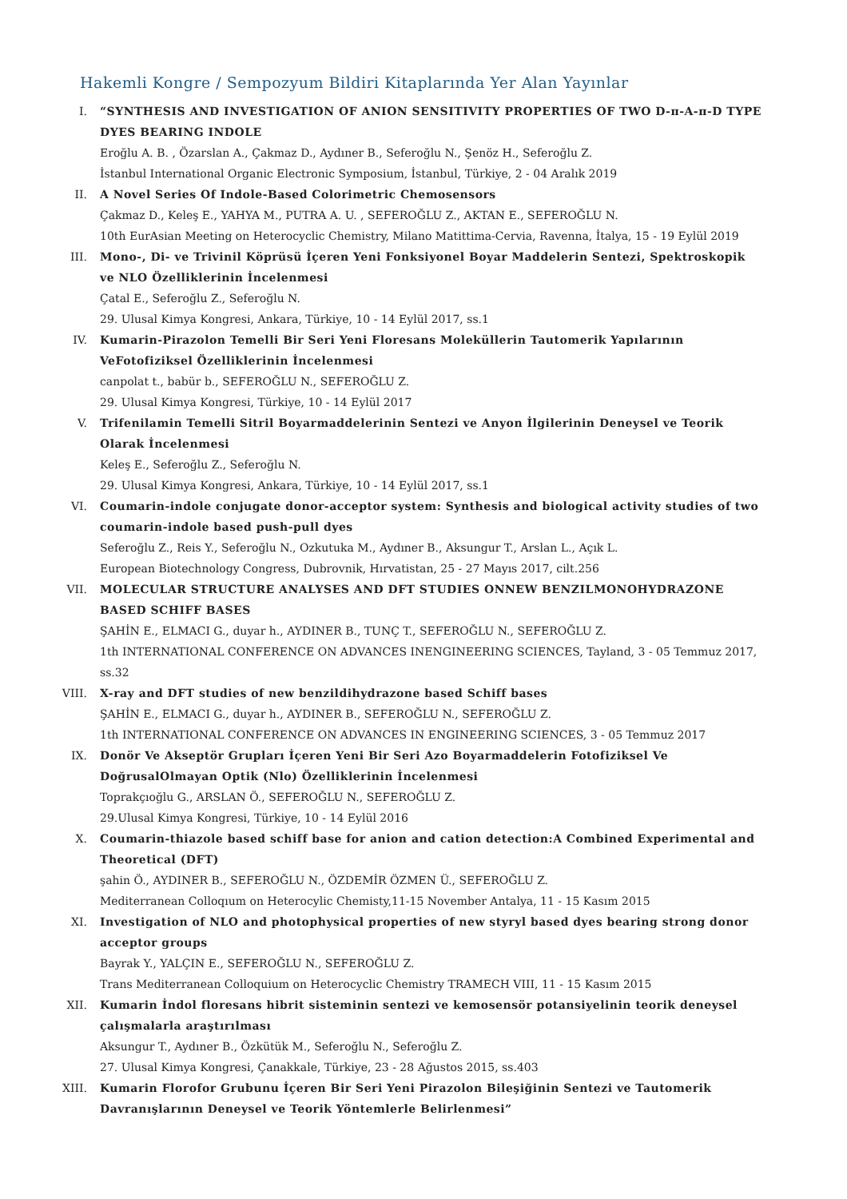Hakemli Kongre / Sempozyum Bildiri Kitaplarında Yer Alan Yayınlar
I. “SYNTHESIS AND INVESTIGATION OF ANION SENSITIVITY PROPERTIES OF TWO D-π-A-π-D TYPE DYES BEARING INDOLE
Eroğlu A. B. , Özarslan A., Çakmaz D., Aydıner B., Seferoğlu N., Şenöz H., Seferoğlu Z.
İstanbul International Organic Electronic Symposium, İstanbul, Türkiye, 2 - 04 Aralık 2019
II. A Novel Series Of Indole-Based Colorimetric Chemosensors
Çakmaz D., Keleş E., YAHYA M., PUTRA A. U. , SEFEROĞLU Z., AKTAN E., SEFEROĞLU N.
10th EurAsian Meeting on Heterocyclic Chemistry, Milano Matittima-Cervia, Ravenna, İtalya, 15 - 19 Eylül 2019
III. Mono-, Di- ve Trivinil Köprüsü İçeren Yeni Fonksiyonel Boyar Maddelerin Sentezi, Spektroskopik ve NLO Özelliklerinin İncelenmesi
Çatal E., Seferoğlu Z., Seferoğlu N.
29. Ulusal Kimya Kongresi, Ankara, Türkiye, 10 - 14 Eylül 2017, ss.1
IV. Kumarin-Pirazolon Temelli Bir Seri Yeni Floresans Moleküllerin Tautomerik Yapılarının VeFotofiziksel Özelliklerinin İncelenmesi
canpolat t., babür b., SEFEROĞLU N., SEFEROĞLU Z.
29. Ulusal Kimya Kongresi, Türkiye, 10 - 14 Eylül 2017
V. Trifenilamin Temelli Sitril Boyarmaddelerinin Sentezi ve Anyon İlgilerinin Deneysel ve Teorik Olarak İncelenmesi
Keleş E., Seferoğlu Z., Seferoğlu N.
29. Ulusal Kimya Kongresi, Ankara, Türkiye, 10 - 14 Eylül 2017, ss.1
VI. Coumarin-indole conjugate donor-acceptor system: Synthesis and biological activity studies of two coumarin-indole based push-pull dyes
Seferoğlu Z., Reis Y., Seferoğlu N., Ozkutuka M., Aydıner B., Aksungur T., Arslan L., Açık L.
European Biotechnology Congress, Dubrovnik, Hırvatistan, 25 - 27 Mayıs 2017, cilt.256
VII. MOLECULAR STRUCTURE ANALYSES AND DFT STUDIES ONNEW BENZILMONOHYDRAZONE BASED SCHIFF BASES
ŞAHİN E., ELMACI G., duyar h., AYDINER B., TUNÇ T., SEFEROĞLU N., SEFEROĞLU Z.
1th INTERNATIONAL CONFERENCE ON ADVANCES INENGINEERING SCIENCES, Tayland, 3 - 05 Temmuz 2017, ss.32
VIII. X-ray and DFT studies of new benzildihydrazone based Schiff bases
ŞAHİN E., ELMACI G., duyar h., AYDINER B., SEFEROĞLU N., SEFEROĞLU Z.
1th INTERNATIONAL CONFERENCE ON ADVANCES IN ENGINEERING SCIENCES, 3 - 05 Temmuz 2017
IX. Donör Ve Akseptör Grupları İçeren Yeni Bir Seri Azo Boyarmaddelerin Fotofiziksel Ve DoğrusalOlmayan Optik (Nlo) Özelliklerinin İncelenmesi
Toprakçıoğlu G., ARSLAN Ö., SEFEROĞLU N., SEFEROĞLU Z.
29.Ulusal Kimya Kongresi, Türkiye, 10 - 14 Eylül 2016
X. Coumarin-thiazole based schiff base for anion and cation detection:A Combined Experimental and Theoretical (DFT)
şahin Ö., AYDINER B., SEFEROĞLU N., ÖZDEMİR ÖZMEN Ü., SEFEROĞLU Z.
Mediterranean Colloqıum on Heterocylic Chemisty,11-15 November Antalya, 11 - 15 Kasım 2015
XI. Investigation of NLO and photophysical properties of new styryl based dyes bearing strong donor acceptor groups
Bayrak Y., YALÇIN E., SEFEROĞLU N., SEFEROĞLU Z.
Trans Mediterranean Colloquium on Heterocyclic Chemistry TRAMECH VIII, 11 - 15 Kasım 2015
XII. Kumarin İndol floresans hibrit sisteminin sentezi ve kemosensör potansiyelinin teorik deneysel çalışmalarla araştırılması
Aksungur T., Aydıner B., Özkütük M., Seferoğlu N., Seferoğlu Z.
27. Ulusal Kimya Kongresi, Çanakkale, Türkiye, 23 - 28 Ağustos 2015, ss.403
XIII. Kumarin Florofor Grubunu İçeren Bir Seri Yeni Pirazolon Bileşiğinin Sentezi ve Tautomerik Davranışlarının Deneysel ve Teorik Yöntemlerle Belirlenmesi”